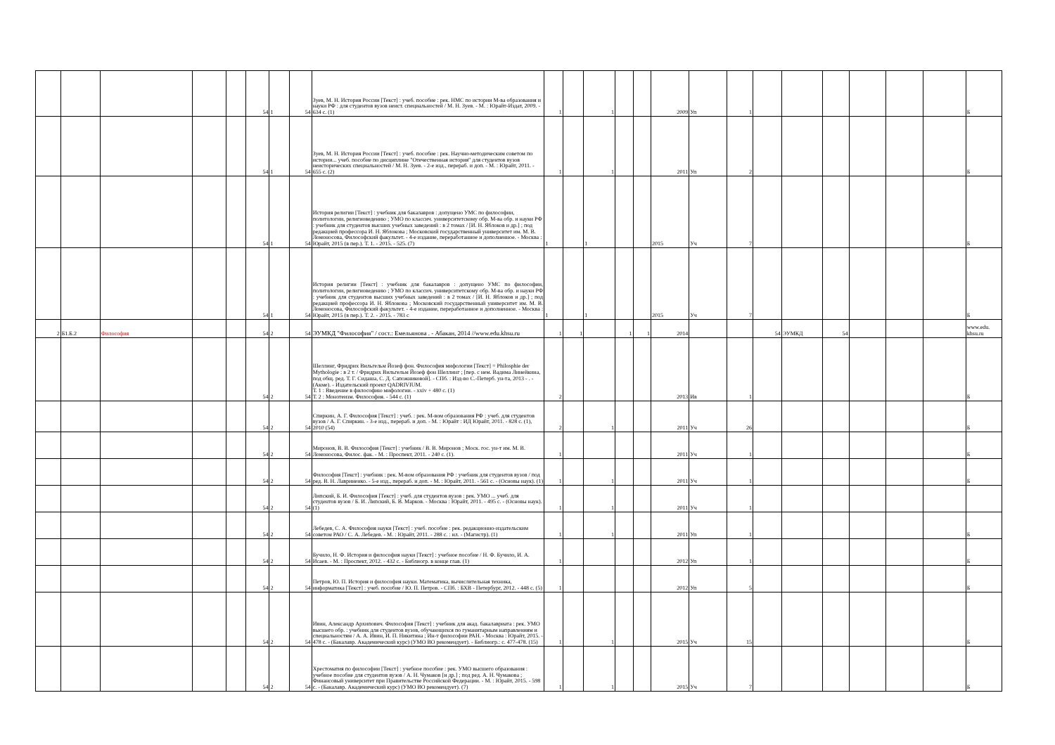| | | | | | 54 | 1 | 54 | Зуев, М. Н. История России [Текст] : учеб. пособие : рек. НМС по истории М-ва образования и науки РФ : для студентов вузов неист. специальностей / М. Н. Зуев. - М. : Юрайт-Издат, 2009. - 634 с. (1) | 1 | | 1 | | | 2009 | Уп | 1 | | | | | | | Б |
| | | | | | 54 | 1 | 54 | Зуев, М. Н. История России [Текст] : учеб. пособие : рек. Научно-методическим советом по истории... учеб. пособие по дисциплине "Отечественная история" для студентов вузов неисторических специальностей / М. Н. Зуев. - 2-е изд., перераб. и доп. - М. : Юрайт, 2011. - 655 с. (2) | 1 | | 1 | | | 2011 | Уп | 2 | | | | | | | Б |
| | | | | | 54 | 1 | 54 | История религии [Текст] : учебник для бакалавров : допущено УМС по философии, политологии, религиоведению ; УМО по классич. университетскому обр. М-ва обр. и науки РФ : учебник для студентов высших учебных заведений : в 2 томах / [И. Н. Яблоков и др.] ; под редакцией профессора И. Н. Яблокова ; Московский государственный университет им. М. В. Ломоносова, Философский факультет. - 4-е издание, переработанное и дополненное. - Москва : Юрайт, 2015 (в пер.). Т. 1. - 2015. - 525. (7) | 1 | | 1 | | | 2015 | Уч | 7 | | | | | | | Б |
| | | | | | 54 | 1 | 54 | История религии [Текст] : учебник для бакалавров : допущено УМС по философии, политологии, религиоведению ; УМО по классич. университетскому обр. М-ва обр. и науки РФ : учебник для студентов высших учебных заведений : в 2 томах / [И. Н. Яблоков и др.] ; под редакцией профессора И. Н. Яблокова ; Московский государственный университет им. М. В. Ломоносова, Философский факультет. - 4-е издание, переработанное и дополненное. - Москва : Юрайт, 2015 (в пер.). Т. 2. - 2015. - 783 с | 1 | | 1 | | | 2015 | Уч | 7 | | | | | | | Б |
| 2 | Б1.Б.2 | Философия | | | 54 | 2 | 54 | ЭУМКД "Философия" / сост.: Емельянова . - Абакан, 2014 //www.edu.khsu.ru | 1 | 1 | | 1 | 1 | 2014 | | | 54 | ЭУМКД | 54 | | | | www.edu. khsu.ru |
| | | | | | 54 | 2 | 54 | Шеллинг, Фридрих Вильгельм Йозеф фон. Философия мифологии [Текст] = Philosphie der Mythologie : в 2 т. / Фридрих Вильгельм Йозеф фон Шеллинг ; [пер. с нем. Вадима Линейкина, под общ. ред. Т. Г. Сидаша, С. Д. Сапожниковой]. - СПб. : Изд-во С.-Петерб. ун-та, 2013 - . - (Акме). - Издательский проект QADRIVIUM. Т. 1 : Введение в философию мифологии. - xxiv + 480 с. (1) Т. 2 : Монотеизм. Философия. - 544 с. (1) | 2 | | | | | 2013 | Ив | 1 | | | | | | | Б |
| | | | | | 54 | 2 | 54 | Спиркин, А. Г. Философия [Текст] : учеб. : рек. М-вом образования РФ : учеб. для студентов вузов / А. Г. Спиркин. - 3-е изд., перераб. и доп. - М. : Юрайт : ИД Юрайт, 2011. - 828 с. (1), 2010 (54) | 2 | | 1 | | | 2011 | Уч | 26 | | | | | | | Б |
| | | | | | 54 | 2 | 54 | Миронов, В. В. Философия [Текст] : учебник / В. В. Миронов ; Моск. гос. ун-т им. М. В. Ломоносова, Филос. фак. - М. : Проспект, 2011. - 240 с. (1). | 1 | | | | | 2011 | Уч | 1 | | | | | | | Б |
| | | | | | 54 | 2 | 54 | Философия [Текст] : учебник : рек. М-вом образования РФ : учебник для студентов вузов / под ред. В. Н. Лавриненко. - 5-е изд., перераб. и доп. - М. : Юрайт, 2011. - 561 с. - (Основы наук). (1) | 1 | | 1 | | | 2011 | Уч | 1 | | | | | | | Б |
| | | | | | 54 | 2 | 54 | Липский, Б. И. Философия [Текст] : учеб. для студентов вузов : рек. УМО ... учеб. для студентов вузов / Б. И. Липский, Б. В. Марков. - Москва : Юрайт, 2011. - 495 с. - (Основы наук). (1) | 1 | | 1 | | | 2011 | Уч | 1 | | | | | | | |
| | | | | | 54 | 2 | 54 | Лебедев, С. А. Философия науки [Текст] : учеб. пособие : рек. редакционно-издательским советом РАО / С. А. Лебедев. - М. : Юрайт, 2011. - 288 с. : ил. - (Магистр). (1) | 1 | | 1 | | | 2011 | Уп | 1 | | | | | | | Б |
| | | | | | 54 | 2 | 54 | Бучило, Н. Ф. История и философия науки [Текст] : учебное пособие / Н. Ф. Бучило, И. А. Исаев. - М. : Проспект, 2012. - 432 с. - Библиогр. в конце глав. (1) | 1 | | | | | 2012 | Уп | 1 | | | | | | | Б |
| | | | | | 54 | 2 | 54 | Петров, Ю. П. История и философия науки. Математика, вычислительная техника, информатика [Текст] : учеб. пособие / Ю. П. Петров. - СПб. : БХВ - Петербург, 2012. - 448 с. (5) | 1 | | | | | 2012 | Уп | 5 | | | | | | | Б |
| | | | | | 54 | 2 | 54 | Ивин, Александр Архипович. Философия [Текст] : учебник для акад. бакалавриата : рек. УМО высшего обр. : учебник для студентов вузов, обучающихся по гуманитарным направлениям и специальностям / А. А. Ивин, И. П. Никитина ; Ин-т философии РАН. - Москва : Юрайт, 2015. - 478 с. - (Бакалавр. Академический курс) (УМО ВО рекомендует). - Библиогр.: с. 477-478. (15) | 1 | | 1 | | | 2015 | Уч | 15 | | | | | | | Б |
| | | | | | 54 | 2 | 54 | Хрестоматия по философии [Текст] : учебное пособие : рек. УМО высшего образования : учебное пособие для студентов вузов / А. Н. Чумаков [и др.] ; под ред. А. Н. Чумакова ; Финансовый университет при Правительстве Российской Федерации. - М. : Юрайт, 2015. - 598 с. - (Бакалавр. Академический курс) (УМО ВО рекомендует). (7) | 1 | | 1 | | | 2015 | Уч | 7 | | | | | | | Б |